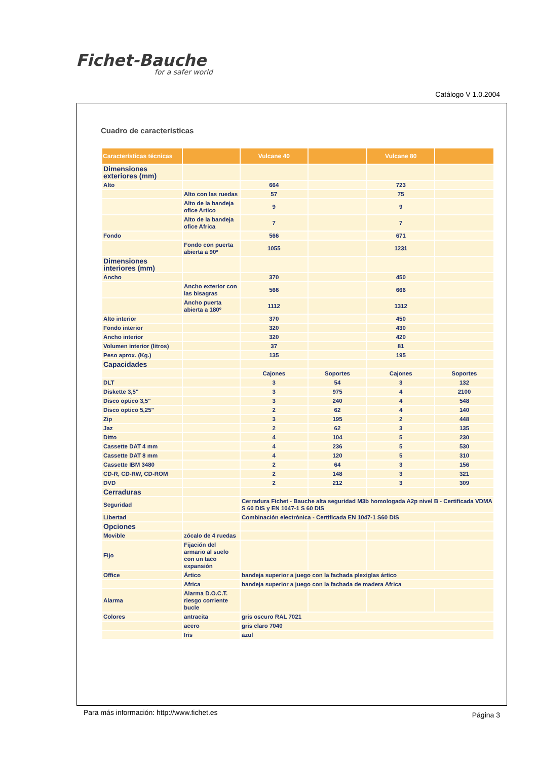Fichet-Bauche
for a safer world
Catálogo V 1.0.2004
Cuadro de características
| Características técnicas | | Vulcane 40 | | Vulcane 80 | |
| --- | --- | --- | --- | --- | --- |
| Dimensiones exteriores (mm) | | | | | |
| Alto | | 664 | | 723 | |
| | Alto con las ruedas | 57 | | 75 | |
| | Alto de la bandeja ofice Artico | 9 | | 9 | |
| | Alto de la bandeja ofice Africa | 7 | | 7 | |
| Fondo | | 566 | | 671 | |
| | Fondo con puerta abierta a 90º | 1055 | | 1231 | |
| Dimensiones interiores (mm) | | | | | |
| Ancho | | 370 | | 450 | |
| | Ancho exterior con las bisagras | 566 | | 666 | |
| | Ancho puerta abierta a 180º | 1112 | | 1312 | |
| Alto interior | | 370 | | 450 | |
| Fondo interior | | 320 | | 430 | |
| Ancho interior | | 320 | | 420 | |
| Volumen interior (litros) | | 37 | | 81 | |
| Peso aprox. (Kg.) | | 135 | | 195 | |
| Capacidades | | | | | |
| | | Cajones | Soportes | Cajones | Soportes |
| DLT | | 3 | 54 | 3 | 132 |
| Diskette 3,5" | | 3 | 975 | 4 | 2100 |
| Disco optico 3,5" | | 3 | 240 | 4 | 548 |
| Disco optico 5,25" | | 2 | 62 | 4 | 140 |
| Zip | | 3 | 195 | 2 | 448 |
| Jaz | | 2 | 62 | 3 | 135 |
| Ditto | | 4 | 104 | 5 | 230 |
| Cassette DAT 4 mm | | 4 | 236 | 5 | 530 |
| Cassette DAT 8 mm | | 4 | 120 | 5 | 310 |
| Cassette IBM 3480 | | 2 | 64 | 3 | 156 |
| CD-R, CD-RW, CD-ROM | | 2 | 148 | 3 | 321 |
| DVD | | 2 | 212 | 3 | 309 |
| Cerraduras | | | | | |
| Seguridad | | Cerradura Fichet - Bauche alta seguridad M3b homologada A2p nivel B - Certificada VDMA S 60 DIS y EN 1047-1 S 60 DIS | | | |
| Libertad | | Combinación electrónica - Certificada EN 1047-1 S60 DIS | | | |
| Opciones | | | | | |
| Movible | zócalo de 4 ruedas | | | | |
| Fijo | Fijación del armario al suelo con un taco expansión | | | | |
| Office | Ártico | bandeja superior a juego con la fachada plexiglas ártico | | | |
| | Africa | bandeja superior a juego con la fachada de madera Africa | | | |
| Alarma | Alarma D.O.C.T. riesgo corriente bucle | | | | |
| Colores | antracita | gris oscuro RAL 7021 | | | |
| | acero | gris claro 7040 | | | |
| | Iris | azul | | | |
Para más información: http://www.fichet.es
Página 3